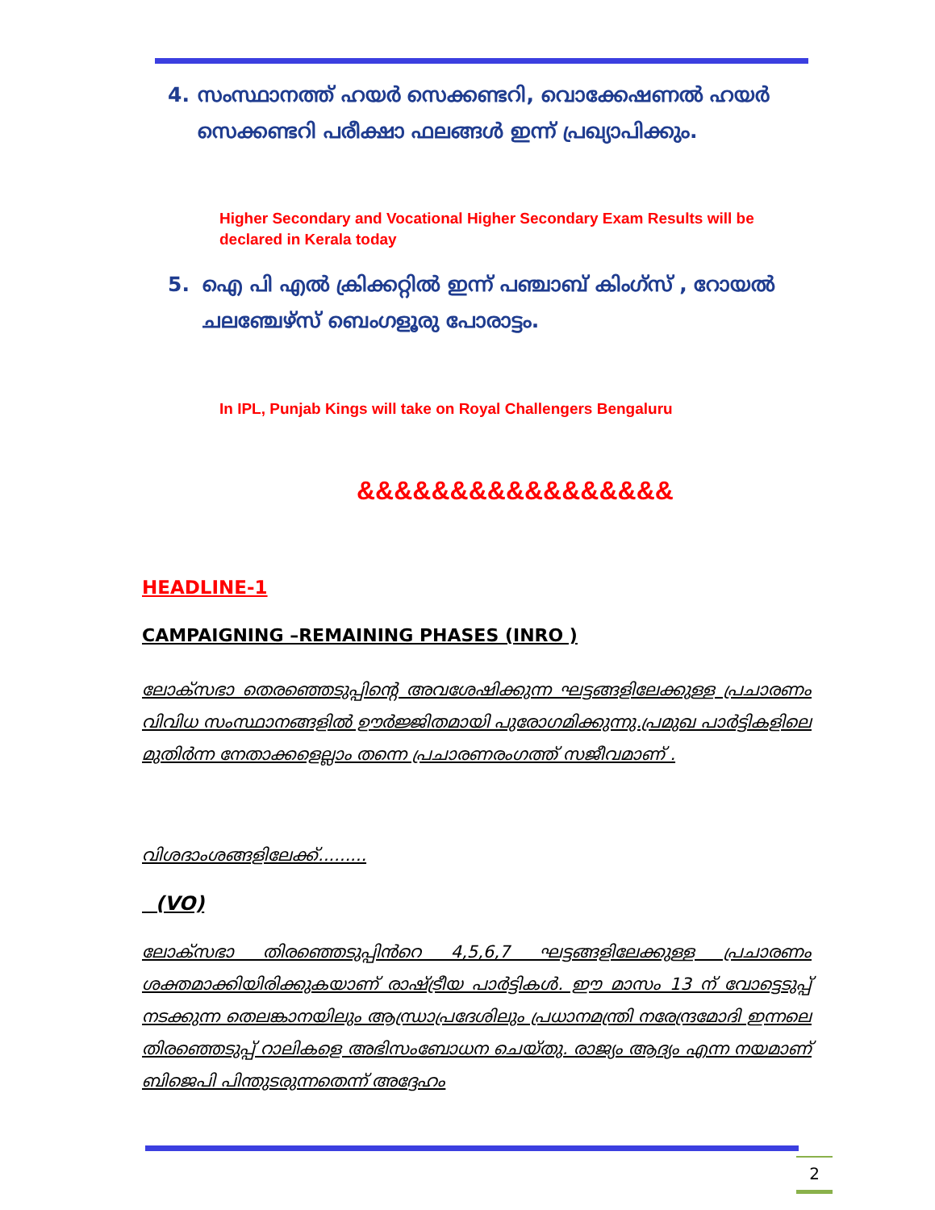4. സംസ്ഥാനത്ത് ഹയർ സെക്കണ്ടറി, വൊക്കേഷണൽ ഹയർ സെക്കണ്ടറി പരീക്ഷാ ഫലങ്ങൾ ഇന്ന് പ്രഖ്യാപിക്കും.
Higher Secondary and Vocational Higher Secondary Exam Results will be declared in Kerala today
5. ഐ പി എൽ ക്രിക്കറ്റിൽ ഇന്ന് പഞ്ചാബ് കിംഗ്സ് , റോയൽ ചലഞ്ചേഴ്സ് ബെംഗളൂരു പോരാട്ടം.
In IPL, Punjab Kings will take on Royal Challengers Bengaluru
&&&&&&&&&&&&&&&&&
HEADLINE-1
CAMPAIGNING –REMAINING PHASES (INRO )
ലോക്സഭാ തെരഞ്ഞെടുപ്പിന്റെ അവശേഷിക്കുന്ന ഘട്ടങ്ങളിലേക്കുള്ള പ്രചാരണം വിവിധ സംസ്ഥാനങ്ങളിൽ ഊർജ്ജിതമായി പുരോഗമിക്കുന്നു.പ്രമുഖ പാർട്ടികളിലെ മുതിർന്ന നേതാക്കളെല്ലാം തന്നെ പ്രചാരണരംഗത്ത് സജീവമാണ് .
വിശദാംശങ്ങളിലേക്ക്.........
(VO)
ലോക്സഭാ തിരഞ്ഞെടുപ്പിൻറെ 4,5,6,7 ഘട്ടങ്ങളിലേക്കുള്ള പ്രചാരണം ശക്തമാക്കിയിരിക്കുകയാണ് രാഷ്ട്രീയ പാർട്ടികൾ. ഈ മാസം 13 ന് വോട്ടെടുപ്പ് നടക്കുന്ന തെലങ്കാനയിലും ആന്ധ്രാപ്രദേശിലും പ്രധാനമന്ത്രി നരേന്ദ്രമോദി ഇന്നലെ തിരഞ്ഞെടുപ്പ് റാലികളെ അഭിസംബോധന ചെയ്തു. രാജ്യം ആദ്യം എന്ന നയമാണ് ബിജെപി പിന്തുടരുന്നതെന്ന് അദ്ദേഹം
2